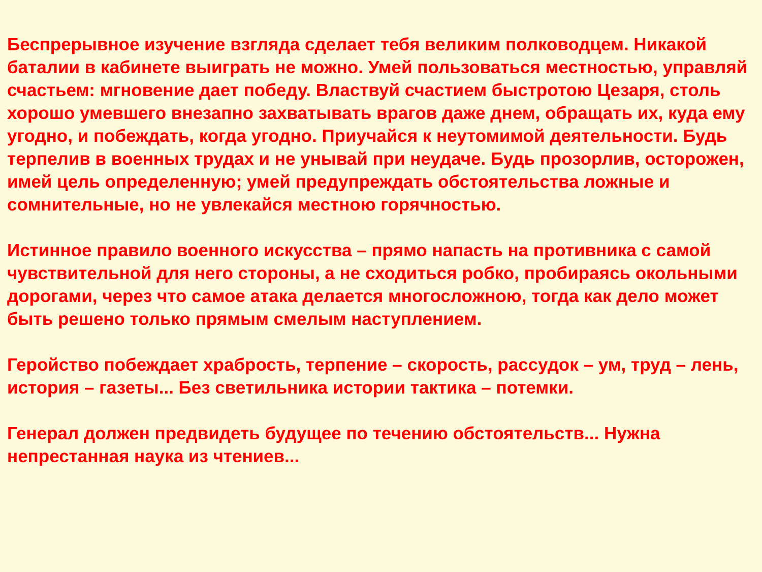Беспрерывное изучение взгляда сделает тебя великим полководцем. Никакой баталии в кабинете выиграть не можно. Умей пользоваться местностью, управляй счастьем: мгновение дает победу. Властвуй счастием быстротою Цезаря, столь хорошо умевшего внезапно захватывать врагов даже днем, обращать их, куда ему угодно, и побеждать, когда угодно. Приучайся к неутомимой деятельности. Будь терпелив в военных трудах и не унывай при неудаче. Будь прозорлив, осторожен, имей цель определенную; умей предупреждать обстоятельства ложные и сомнительные, но не увлекайся местною горячностью.
Истинное правило военного искусства – прямо напасть на противника с самой чувствительной для него стороны, а не сходиться робко, пробираясь окольными дорогами, через что самое атака делается многосложною, тогда как дело может быть решено только прямым смелым наступлением.
Геройство побеждает храбрость, терпение – скорость, рассудок – ум, труд – лень, история – газеты... Без светильника истории тактика – потемки.
Генерал должен предвидеть будущее по течению обстоятельств... Нужна непрестанная наука из чтениев...